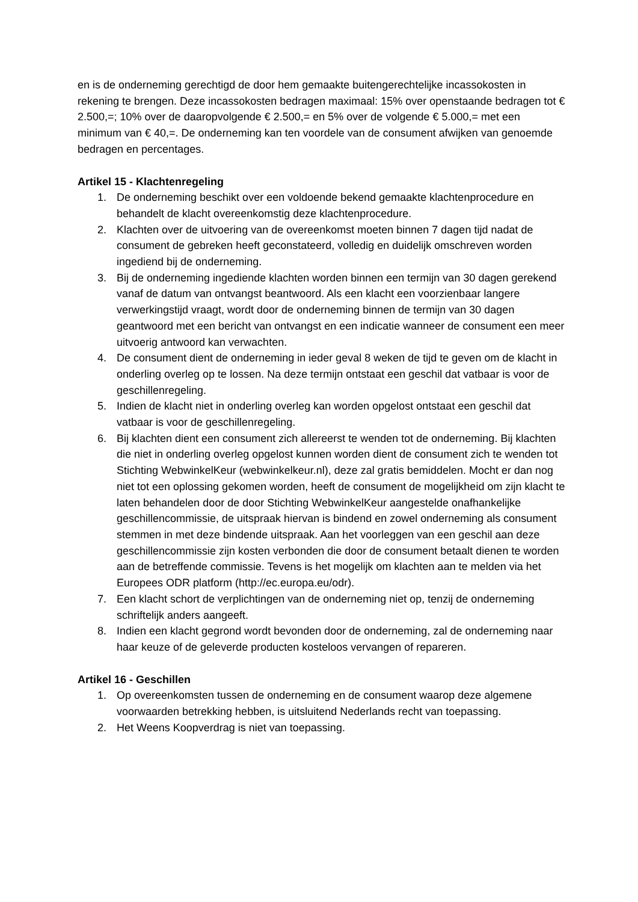en is de onderneming gerechtigd de door hem gemaakte buitengerechtelijke incassokosten in rekening te brengen. Deze incassokosten bedragen maximaal: 15% over openstaande bedragen tot € 2.500,=; 10% over de daaropvolgende € 2.500,= en 5% over de volgende € 5.000,= met een minimum van € 40,=. De onderneming kan ten voordele van de consument afwijken van genoemde bedragen en percentages.
Artikel 15 - Klachtenregeling
1. De onderneming beschikt over een voldoende bekend gemaakte klachtenprocedure en behandelt de klacht overeenkomstig deze klachtenprocedure.
2. Klachten over de uitvoering van de overeenkomst moeten binnen 7 dagen tijd nadat de consument de gebreken heeft geconstateerd, volledig en duidelijk omschreven worden ingediend bij de onderneming.
3. Bij de onderneming ingediende klachten worden binnen een termijn van 30 dagen gerekend vanaf de datum van ontvangst beantwoord. Als een klacht een voorzienbaar langere verwerkingstijd vraagt, wordt door de onderneming binnen de termijn van 30 dagen geantwoord met een bericht van ontvangst en een indicatie wanneer de consument een meer uitvoerig antwoord kan verwachten.
4. De consument dient de onderneming in ieder geval 8 weken de tijd te geven om de klacht in onderling overleg op te lossen. Na deze termijn ontstaat een geschil dat vatbaar is voor de geschillenregeling.
5. Indien de klacht niet in onderling overleg kan worden opgelost ontstaat een geschil dat vatbaar is voor de geschillenregeling.
6. Bij klachten dient een consument zich allereerst te wenden tot de onderneming. Bij klachten die niet in onderling overleg opgelost kunnen worden dient de consument zich te wenden tot Stichting WebwinkelKeur (webwinkelkeur.nl), deze zal gratis bemiddelen. Mocht er dan nog niet tot een oplossing gekomen worden, heeft de consument de mogelijkheid om zijn klacht te laten behandelen door de door Stichting WebwinkelKeur aangestelde onafhankelijke geschillencommissie, de uitspraak hiervan is bindend en zowel onderneming als consument stemmen in met deze bindende uitspraak. Aan het voorleggen van een geschil aan deze geschillencommissie zijn kosten verbonden die door de consument betaalt dienen te worden aan de betreffende commissie. Tevens is het mogelijk om klachten aan te melden via het Europees ODR platform (http://ec.europa.eu/odr).
7. Een klacht schort de verplichtingen van de onderneming niet op, tenzij de onderneming schriftelijk anders aangeeft.
8. Indien een klacht gegrond wordt bevonden door de onderneming, zal de onderneming naar haar keuze of de geleverde producten kosteloos vervangen of repareren.
Artikel 16 - Geschillen
1. Op overeenkomsten tussen de onderneming en de consument waarop deze algemene voorwaarden betrekking hebben, is uitsluitend Nederlands recht van toepassing.
2. Het Weens Koopverdrag is niet van toepassing.